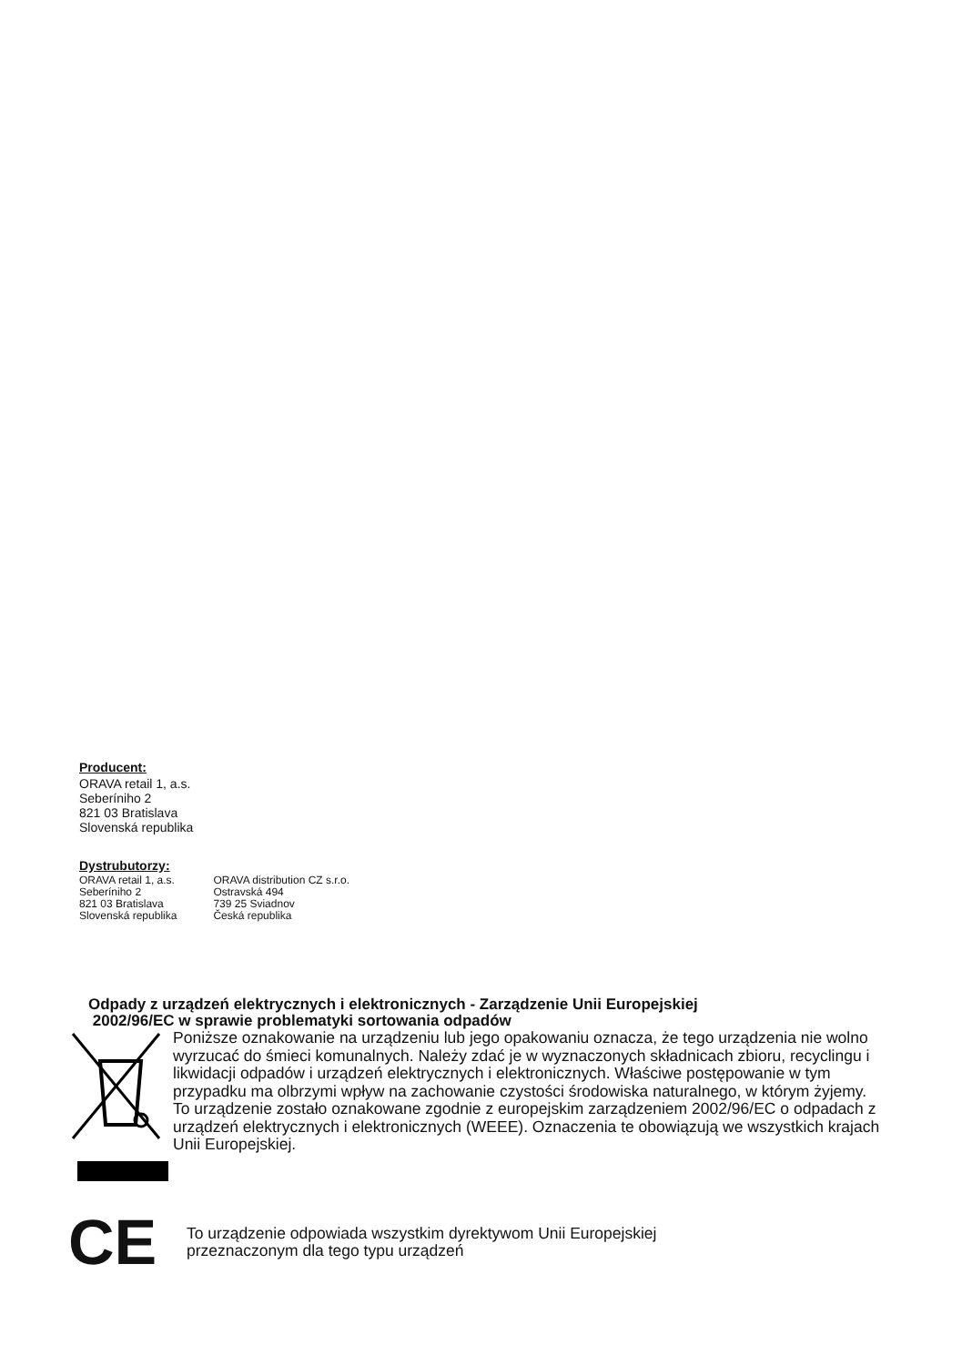Producent:
ORAVA retail 1, a.s.
Seberíniho 2
821 03 Bratislava
Slovenská republika
Dystrubutorzy:
ORAVA retail 1, a.s.
Seberíniho 2
821 03 Bratislava
Slovenská republika
ORAVA distribution CZ s.r.o.
Ostravská 494
739 25 Sviadnov
Česká republika
Odpady z urządzeń elektrycznych i elektronicznych - Zarządzenie Unii Europejskiej
2002/96/EC w sprawie problematyki sortowania odpadów
Poniższe oznakowanie na urządzeniu lub jego opakowaniu oznacza, że tego urządzenia nie wolno wyrzucać do śmieci komunalnych. Należy zdać je w wyznaczonych składnicach zbioru, recyclingu i likwidacji odpadów i urządzeń elektrycznych i elektronicznych. Właściwe postępowanie w tym przypadku ma olbrzymi wpływ na zachowanie czystości środowiska naturalnego, w którym żyjemy. To urządzenie zostało oznakowane zgodnie z europejskim zarządzeniem 2002/96/EC o odpadach z urządzeń elektrycznych i elektronicznych (WEEE). Oznaczenia te obowiązują we wszystkich krajach Unii Europejskiej.
CE
To urządzenie odpowiada wszystkim dyrektywom Unii Europejskiej
przeznaczonym dla tego typu urządzeń